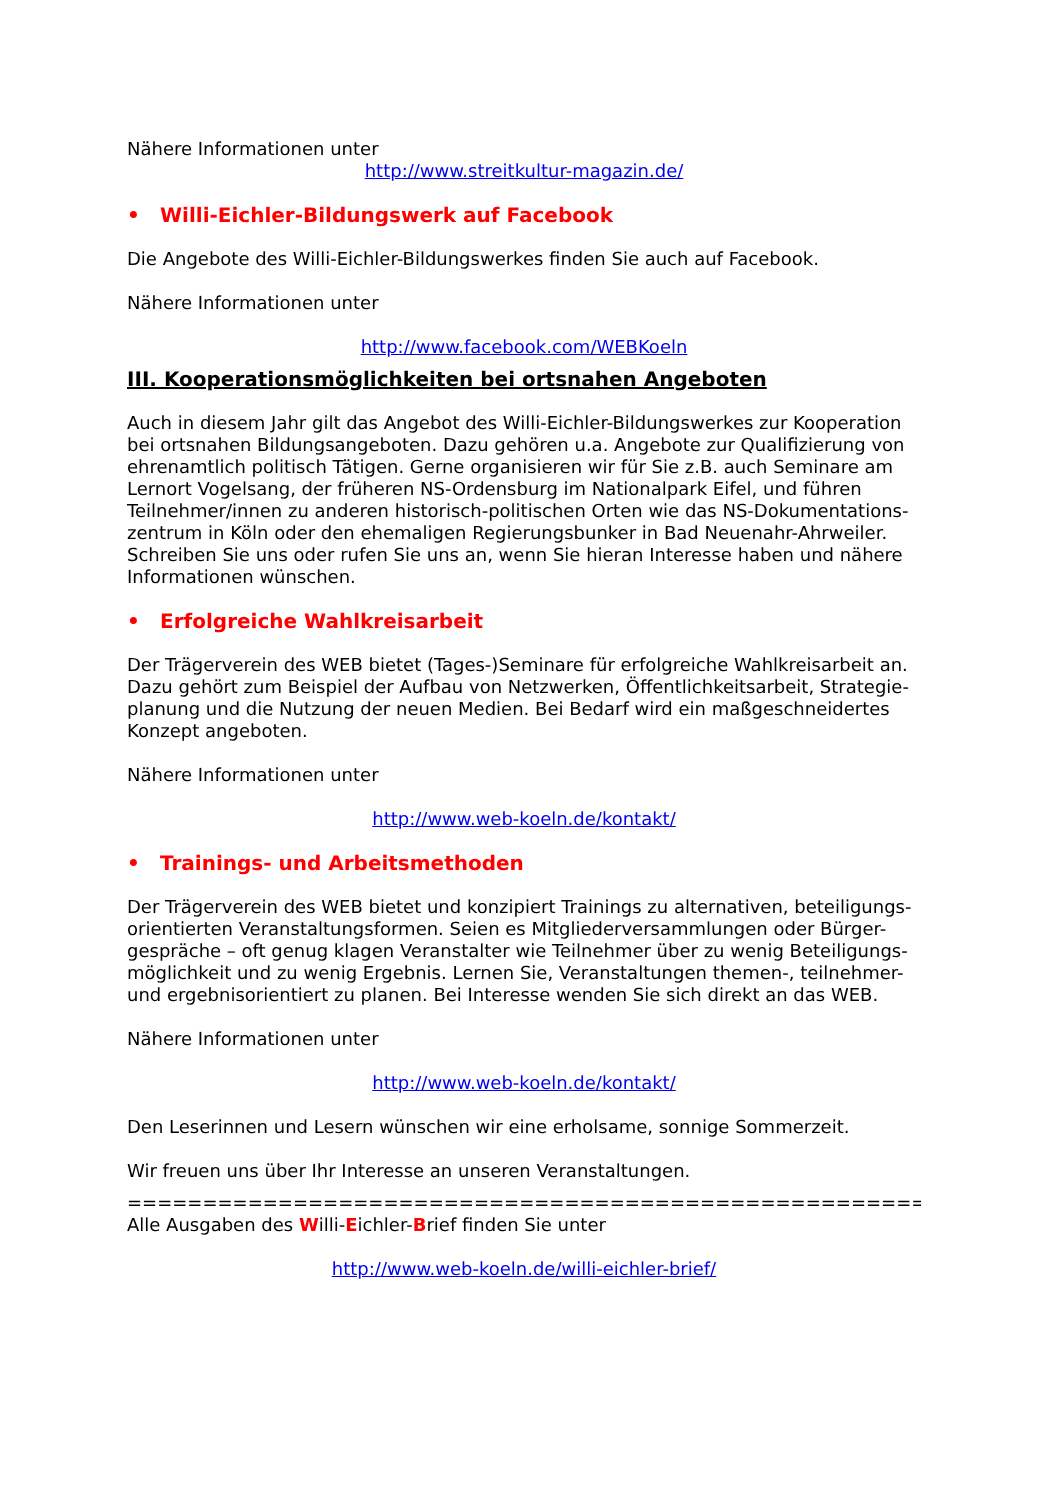Nähere Informationen unter
http://www.streitkultur-magazin.de/
• Willi-Eichler-Bildungswerk auf Facebook
Die Angebote des Willi-Eichler-Bildungswerkes finden Sie auch auf Facebook.
Nähere Informationen unter
http://www.facebook.com/WEBKoeln
III. Kooperationsmöglichkeiten bei ortsnahen Angeboten
Auch in diesem Jahr gilt das Angebot des Willi-Eichler-Bildungswerkes zur Kooperation bei ortsnahen Bildungsangeboten. Dazu gehören u.a. Angebote zur Qualifizierung von ehrenamtlich politisch Tätigen. Gerne organisieren wir für Sie z.B. auch Seminare am Lernort Vogelsang, der früheren NS-Ordensburg im Nationalpark Eifel, und führen Teilnehmer/innen zu anderen historisch-politischen Orten wie das NS-Dokumentations-zentrum in Köln oder den ehemaligen Regierungsbunker in Bad Neuenahr-Ahrweiler. Schreiben Sie uns oder rufen Sie uns an, wenn Sie hieran Interesse haben und nähere Informationen wünschen.
• Erfolgreiche Wahlkreisarbeit
Der Trägerverein des WEB bietet (Tages-)Seminare für erfolgreiche Wahlkreisarbeit an. Dazu gehört zum Beispiel der Aufbau von Netzwerken, Öffentlichkeitsarbeit, Strategie-planung und die Nutzung der neuen Medien. Bei Bedarf wird ein maßgeschneidertes Konzept angeboten.
Nähere Informationen unter
http://www.web-koeln.de/kontakt/
• Trainings- und Arbeitsmethoden
Der Trägerverein des WEB bietet und konzipiert Trainings zu alternativen, beteiligungs-orientierten Veranstaltungsformen. Seien es Mitgliederversammlungen oder Bürger-gespräche – oft genug klagen Veranstalter wie Teilnehmer über zu wenig Beteiligungs-möglichkeit und zu wenig Ergebnis. Lernen Sie, Veranstaltungen themen-, teilnehmer- und ergebnisorientiert zu planen. Bei Interesse wenden Sie sich direkt an das WEB.
Nähere Informationen unter
http://www.web-koeln.de/kontakt/
Den Leserinnen und Lesern wünschen wir eine erholsame, sonnige Sommerzeit.
Wir freuen uns über Ihr Interesse an unseren Veranstaltungen.
===========================================================
Alle Ausgaben des Willi-Eichler-Brief finden Sie unter
http://www.web-koeln.de/willi-eichler-brief/